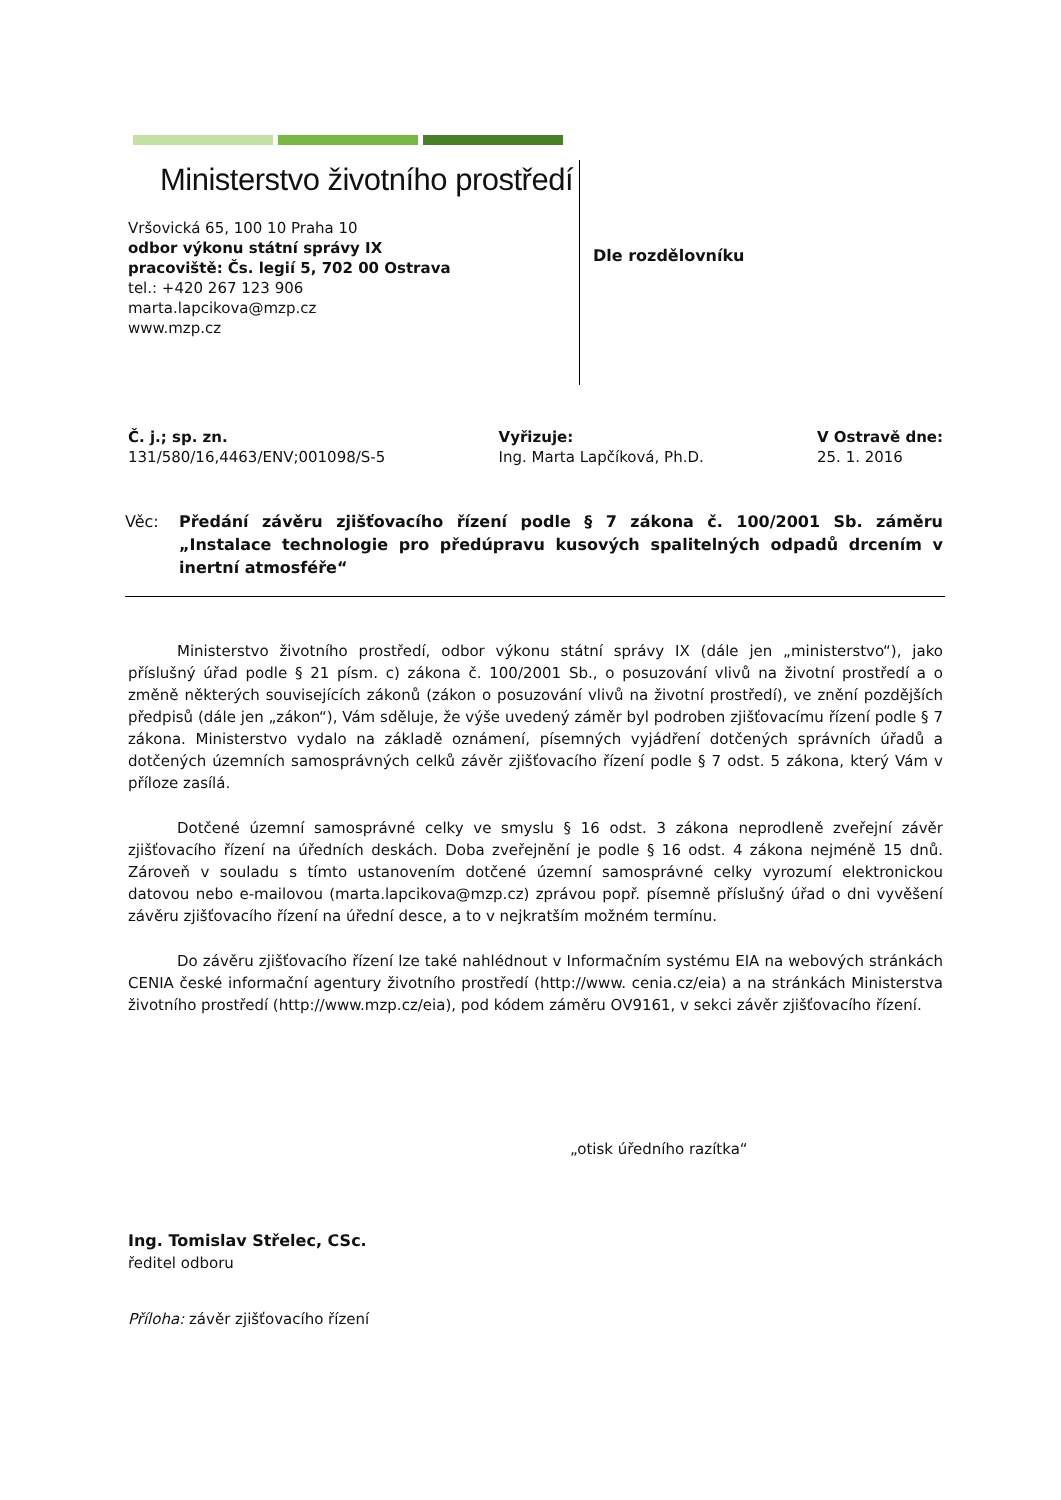Ministerstvo životního prostředí
Vršovická 65, 100 10 Praha 10
odbor výkonu státní správy IX
pracoviště: Čs. legií 5, 702 00 Ostrava
tel.: +420 267 123 906
marta.lapcikova@mzp.cz
www.mzp.cz
Dle rozdělovníku
Č. j.; sp. zn.
131/580/16,4463/ENV;001098/S-5
Vyřizuje:
Ing. Marta Lapčíková, Ph.D.
V Ostravě dne:
25. 1. 2016
Věc: Předání závěru zjišťovacího řízení podle § 7 zákona č. 100/2001 Sb. záměru „Instalace technologie pro předúpravu kusových spalitelných odpadů drcením v inertní atmosféře“
Ministerstvo životního prostředí, odbor výkonu státní správy IX (dále jen „ministerstvo“), jako příslušný úřad podle § 21 písm. c) zákona č. 100/2001 Sb., o posuzování vlivů na životní prostředí a o změně některých souvisejících zákonů (zákon o posuzování vlivů na životní prostředí), ve znění pozdějších předpisů (dále jen „zákon“), Vám sděluje, že výše uvedený záměr byl podroben zjišťovacímu řízení podle § 7 zákona. Ministerstvo vydalo na základě oznámení, písemných vyjádření dotčených správních úřadů a dotčených územních samosprávných celků závěr zjišťovacího řízení podle § 7 odst. 5 zákona, který Vám v příloze zasílá.
Dotčené územní samosprávné celky ve smyslu § 16 odst. 3 zákona neprodleně zveřejní závěr zjišťovacího řízení na úředních deskách. Doba zveřejnění je podle § 16 odst. 4 zákona nejméně 15 dnů. Zároveň v souladu s tímto ustanovením dotčené územní samosprávné celky vyrozumí elektronickou datovou nebo e-mailovou (marta.lapcikova@mzp.cz) zprávou popř. písemně příslušný úřad o dni vyvěšení závěru zjišťovacího řízení na úřední desce, a to v nejkratším možném termínu.
Do závěru zjišťovacího řízení lze také nahlédnout v Informačním systému EIA na webových stránkách CENIA české informační agentury životního prostředí (http://www. cenia.cz/eia) a na stránkách Ministerstva životního prostředí (http://www.mzp.cz/eia), pod kódem záměru OV9161, v sekci závěr zjišťovacího řízení.
„otisk úředního razítka“
Ing. Tomislav Střelec, CSc.
ředitel odboru
Příloha: závěr zjišťovacího řízení